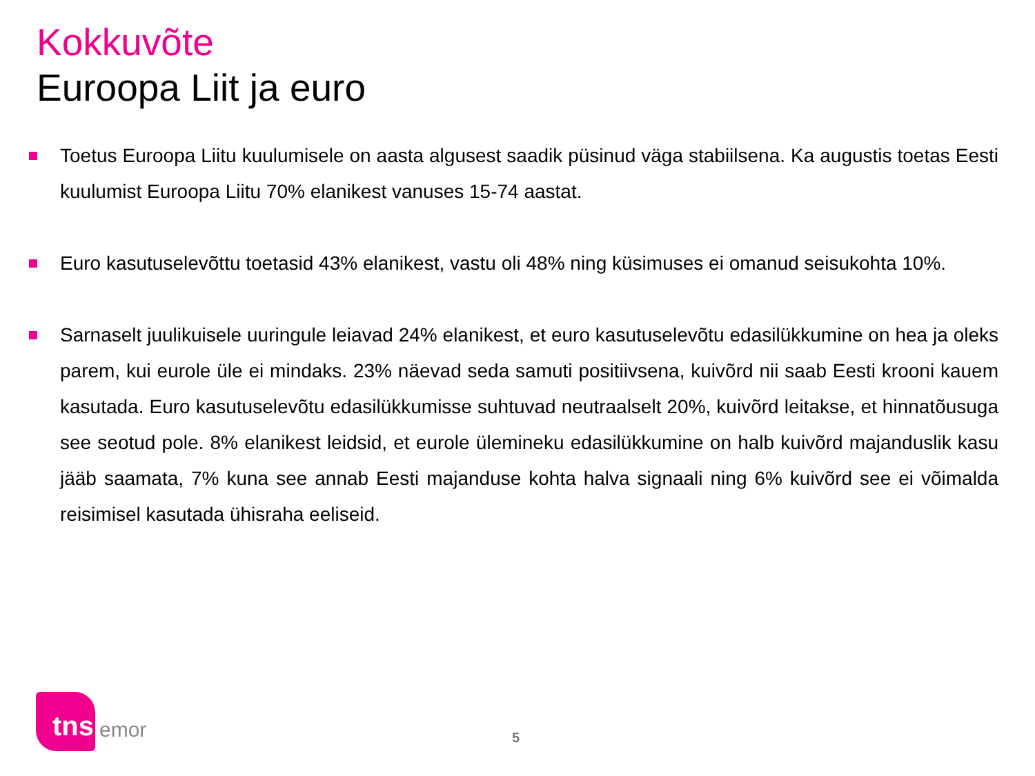Kokkuvõte
Euroopa Liit ja euro
Toetus Euroopa Liitu kuulumisele on aasta algusest saadik püsinud väga stabiilsena. Ka augustis toetas Eesti kuulumist Euroopa Liitu 70% elanikest vanuses 15-74 aastat.
Euro kasutuselevõttu toetasid 43% elanikest, vastu oli 48% ning küsimuses ei omanud seisukohta 10%.
Sarnaselt juulikuisele uuringule leiavad 24% elanikest, et euro kasutuselevõtu edasilükkumine on hea ja oleks parem, kui eurole üle ei mindaks. 23% näevad seda samuti positiivsena, kuivõrd nii saab Eesti krooni kauem kasutada. Euro kasutuselevõtu edasilükkumisse suhtuvad neutraalselt 20%, kuivõrd leitakse, et hinnatõusuga see seotud pole. 8% elanikest leidsid, et eurole ülemineku edasilükkumine on halb kuivõrd majanduslik kasu jääb saamata, 7% kuna see annab Eesti majanduse kohta halva signaali ning 6% kuivõrd see ei võimalda reisimisel kasutada ühisraha eeliseid.
tns
emor
5